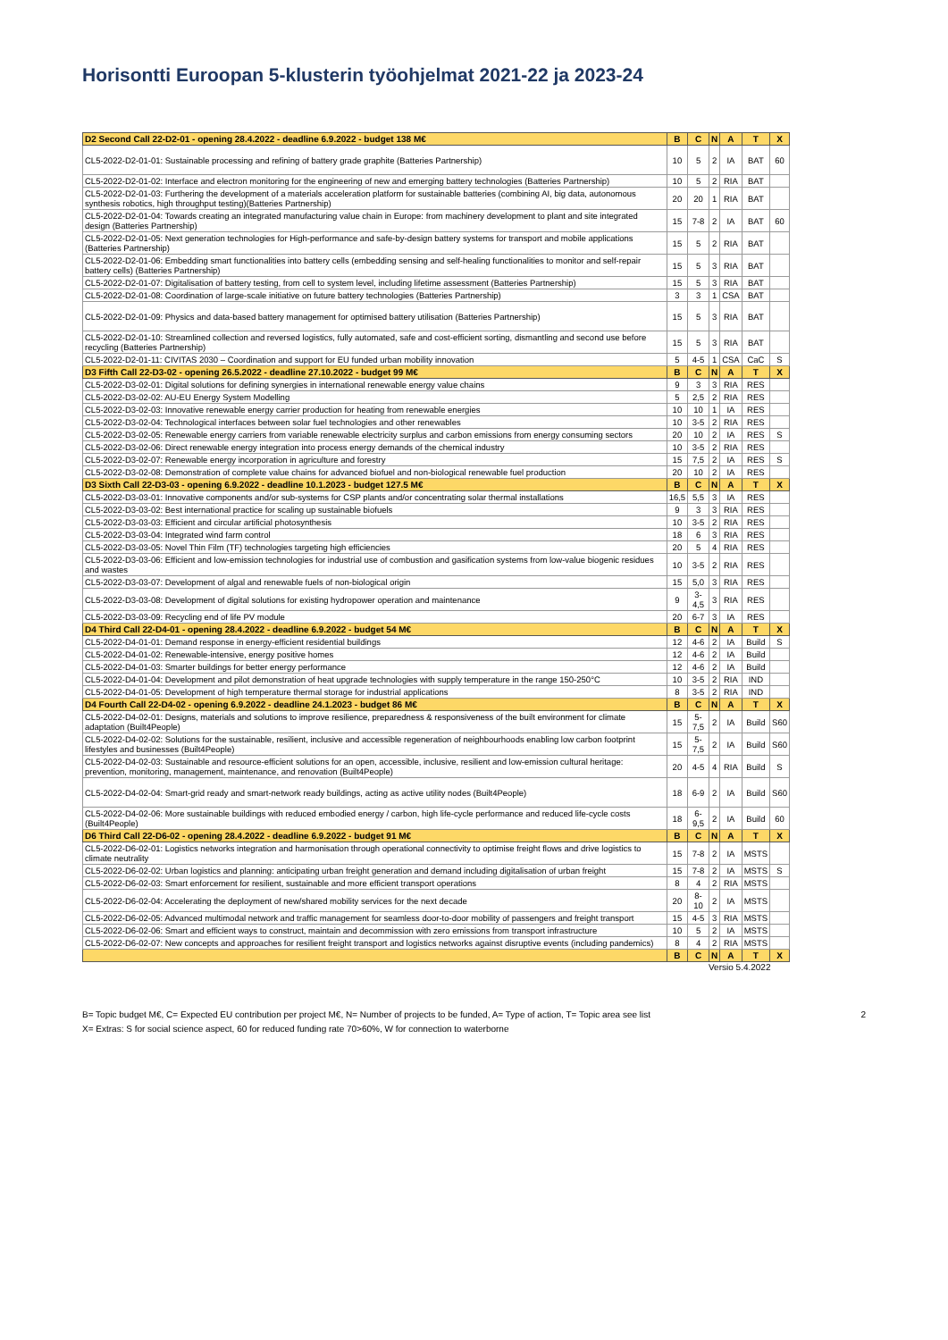Horisontti Euroopan 5-klusterin työohjelmat 2021-22 ja 2023-24
| D2 Second Call 22-D2-01 - opening 28.4.2022 - deadline 6.9.2022 - budget 138 M€ | B | C | N | A | T | X |
| CL5-2022-D2-01-01: Sustainable processing and refining of battery grade graphite (Batteries Partnership) | 10 | 5 | 2 | IA | BAT | 60 |
| CL5-2022-D2-01-02: Interface and electron monitoring for the engineering of new and emerging battery technologies (Batteries Partnership) | 10 | 5 | 2 | RIA | BAT | |
| CL5-2022-D2-01-03: Furthering the development of a materials acceleration platform for sustainable batteries (combining AI, big data, autonomous synthesis robotics, high throughput testing)(Batteries Partnership) | 20 | 20 | 1 | RIA | BAT | |
| CL5-2022-D2-01-04: Towards creating an integrated manufacturing value chain in Europe: from machinery development to plant and site integrated design (Batteries Partnership) | 15 | 7-8 | 2 | IA | BAT | 60 |
| CL5-2022-D2-01-05: Next generation technologies for High-performance and safe-by-design battery systems for transport and mobile applications (Batteries Partnership) | 15 | 5 | 2 | RIA | BAT | |
| CL5-2022-D2-01-06: Embedding smart functionalities into battery cells (embedding sensing and self-healing functionalities to monitor and self-repair battery cells) (Batteries Partnership) | 15 | 5 | 3 | RIA | BAT | |
| CL5-2022-D2-01-07: Digitalisation of battery testing, from cell to system level, including lifetime assessment (Batteries Partnership) | 15 | 5 | 3 | RIA | BAT | |
| CL5-2022-D2-01-08: Coordination of large-scale initiative on future battery technologies (Batteries Partnership) | 3 | 3 | 1 | CSA | BAT | |
| CL5-2022-D2-01-09: Physics and data-based battery management for optimised battery utilisation (Batteries Partnership) | 15 | 5 | 3 | RIA | BAT | |
| CL5-2022-D2-01-10: Streamlined collection and reversed logistics, fully automated, safe and cost-efficient sorting, dismantling and second use before recycling (Batteries Partnership) | 15 | 5 | 3 | RIA | BAT | |
| CL5-2022-D2-01-11: CIVITAS 2030 – Coordination and support for EU funded urban mobility innovation | 5 | 4-5 | 1 | CSA | CaC | S |
| D3 Fifth Call 22-D3-02 - opening 26.5.2022 - deadline 27.10.2022 - budget 99 M€ | B | C | N | A | T | X |
| CL5-2022-D3-02-01: Digital solutions for defining synergies in international renewable energy value chains | 9 | 3 | 3 | RIA | RES | |
| CL5-2022-D3-02-02: AU-EU Energy System Modelling | 5 | 2,5 | 2 | RIA | RES | |
| CL5-2022-D3-02-03: Innovative renewable energy carrier production for heating from renewable energies | 10 | 10 | 1 | IA | RES | |
| CL5-2022-D3-02-04: Technological interfaces between solar fuel technologies and other renewables | 10 | 3-5 | 2 | RIA | RES | |
| CL5-2022-D3-02-05: Renewable energy carriers from variable renewable electricity surplus and carbon emissions from energy consuming sectors | 20 | 10 | 2 | IA | RES | S |
| CL5-2022-D3-02-06: Direct renewable energy integration into process energy demands of the chemical industry | 10 | 3-5 | 2 | RIA | RES | |
| CL5-2022-D3-02-07: Renewable energy incorporation in agriculture and forestry | 15 | 7,5 | 2 | IA | RES | S |
| CL5-2022-D3-02-08: Demonstration of complete value chains for advanced biofuel and non-biological renewable fuel production | 20 | 10 | 2 | IA | RES | |
| D3 Sixth Call 22-D3-03 - opening 6.9.2022 - deadline 10.1.2023 - budget 127.5 M€ | B | C | N | A | T | X |
| CL5-2022-D3-03-01: Innovative components and/or sub-systems for CSP plants and/or concentrating solar thermal installations | 16,5 | 5,5 | 3 | IA | RES | |
| CL5-2022-D3-03-02: Best international practice for scaling up sustainable biofuels | 9 | 3 | 3 | RIA | RES | |
| CL5-2022-D3-03-03: Efficient and circular artificial photosynthesis | 10 | 3-5 | 2 | RIA | RES | |
| CL5-2022-D3-03-04: Integrated wind farm control | 18 | 6 | 3 | RIA | RES | |
| CL5-2022-D3-03-05: Novel Thin Film (TF) technologies targeting high efficiencies | 20 | 5 | 4 | RIA | RES | |
| CL5-2022-D3-03-06: Efficient and low-emission technologies for industrial use of combustion and gasification systems from low-value biogenic residues and wastes | 10 | 3-5 | 2 | RIA | RES | |
| CL5-2022-D3-03-07: Development of algal and renewable fuels of non-biological origin | 15 | 5,0 | 3 | RIA | RES | |
| CL5-2022-D3-03-08: Development of digital solutions for existing hydropower operation and maintenance | 9 | 3-4,5 | 3 | RIA | RES | |
| CL5-2022-D3-03-09: Recycling end of life PV module | 20 | 6-7 | 3 | IA | RES | |
| D4 Third Call 22-D4-01 - opening 28.4.2022 - deadline 6.9.2022 - budget 54 M€ | B | C | N | A | T | X |
| CL5-2022-D4-01-01: Demand response in energy-efficient residential buildings | 12 | 4-6 | 2 | IA | Build | S |
| CL5-2022-D4-01-02: Renewable-intensive, energy positive homes | 12 | 4-6 | 2 | IA | Build | |
| CL5-2022-D4-01-03: Smarter buildings for better energy performance | 12 | 4-6 | 2 | IA | Build | |
| CL5-2022-D4-01-04: Development and pilot demonstration of heat upgrade technologies with supply temperature in the range 150-250°C | 10 | 3-5 | 2 | RIA | IND | |
| CL5-2022-D4-01-05: Development of high temperature thermal storage for industrial applications | 8 | 3-5 | 2 | RIA | IND | |
| D4 Fourth Call 22-D4-02 - opening 6.9.2022 - deadline 24.1.2023 - budget 86 M€ | B | C | N | A | T | X |
| CL5-2022-D4-02-01: Designs, materials and solutions to improve resilience, preparedness & responsiveness of the built environment for climate adaptation (Built4People) | 15 | 5-7,5 | 2 | IA | Build | S60 |
| CL5-2022-D4-02-02: Solutions for the sustainable, resilient, inclusive and accessible regeneration of neighbourhoods enabling low carbon footprint lifestyles and businesses (Built4People) | 15 | 5-7,5 | 2 | IA | Build | S60 |
| CL5-2022-D4-02-03: Sustainable and resource-efficient solutions for an open, accessible, inclusive, resilient and low-emission cultural heritage: prevention, monitoring, management, maintenance, and renovation (Built4People) | 20 | 4-5 | 4 | RIA | Build | S |
| CL5-2022-D4-02-04: Smart-grid ready and smart-network ready buildings, acting as active utility nodes (Built4People) | 18 | 6-9 | 2 | IA | Build | S60 |
| CL5-2022-D4-02-06: More sustainable buildings with reduced embodied energy / carbon, high life-cycle performance and reduced life-cycle costs (Built4People) | 18 | 6-9,5 | 2 | IA | Build | 60 |
| D6 Third Call 22-D6-02 - opening 28.4.2022 - deadline 6.9.2022 - budget 91 M€ | B | C | N | A | T | X |
| CL5-2022-D6-02-01: Logistics networks integration and harmonisation through operational connectivity to optimise freight flows and drive logistics to climate neutrality | 15 | 7-8 | 2 | IA | MSTS | |
| CL5-2022-D6-02-02: Urban logistics and planning: anticipating urban freight generation and demand including digitalisation of urban freight | 15 | 7-8 | 2 | IA | MSTS | S |
| CL5-2022-D6-02-03: Smart enforcement for resilient, sustainable and more efficient transport operations | 8 | 4 | 2 | RIA | MSTS | |
| CL5-2022-D6-02-04: Accelerating the deployment of new/shared mobility services for the next decade | 20 | 8-10 | 2 | IA | MSTS | |
| CL5-2022-D6-02-05: Advanced multimodal network and traffic management for seamless door-to-door mobility of passengers and freight transport | 15 | 4-5 | 3 | RIA | MSTS | |
| CL5-2022-D6-02-06: Smart and efficient ways to construct, maintain and decommission with zero emissions from transport infrastructure | 10 | 5 | 2 | IA | MSTS | |
| CL5-2022-D6-02-07: New concepts and approaches for resilient freight transport and logistics networks against disruptive events (including pandemics) | 8 | 4 | 2 | RIA | MSTS | |
| | B | C | N | A | T | X |
Versio 5.4.2022
B= Topic budget M€, C= Expected EU contribution per project M€, N= Number of projects to be funded, A= Type of action, T= Topic area see list
X= Extras: S for social science aspect, 60 for reduced funding rate 70>60%, W for connection to waterborne
2